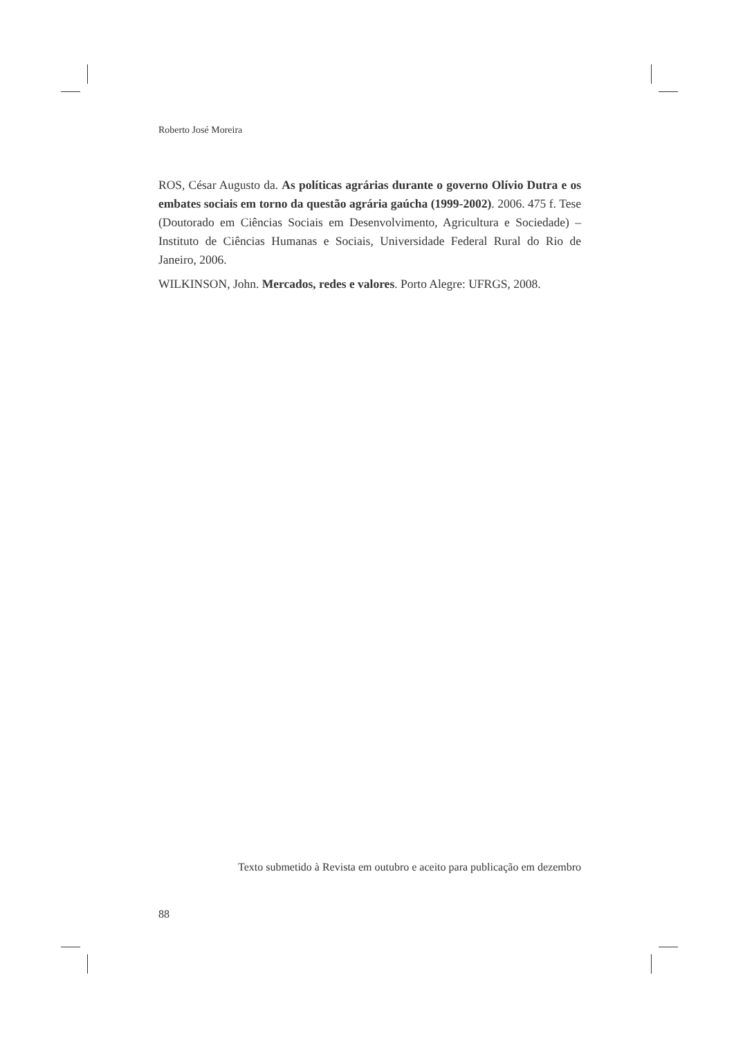Roberto José Moreira
ROS, César Augusto da. As políticas agrárias durante o governo Olívio Dutra e os embates sociais em torno da questão agrária gaúcha (1999-2002). 2006. 475 f. Tese (Doutorado em Ciências Sociais em Desenvolvimento, Agricultura e Sociedade) – Instituto de Ciências Humanas e Sociais, Universidade Federal Rural do Rio de Janeiro, 2006.
WILKINSON, John. Mercados, redes e valores. Porto Alegre: UFRGS, 2008.
Texto submetido à Revista em outubro e aceito para publicação em dezembro
88